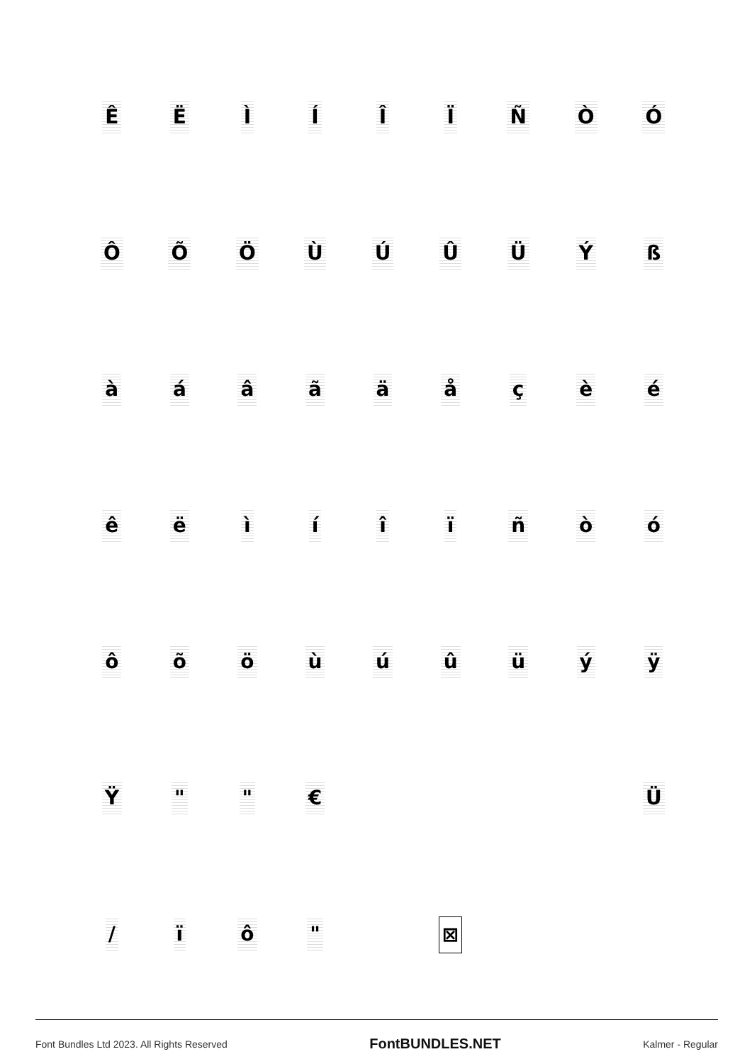Ê Ë Ì Í Î Ï Ñ Ò Ó
Ô Õ Ö Ù Ú Û Ü Ý ß
à á â ã ä å ç è é
ê ë ì í î ï ñ ò ó
ô õ ö ù ú û ü ý ÿ
Ÿ " " € Ü
/ ï ô " ⊠
Font Bundles Ltd 2023. All Rights Reserved FontBUNDLES.NET Kalmer - Regular